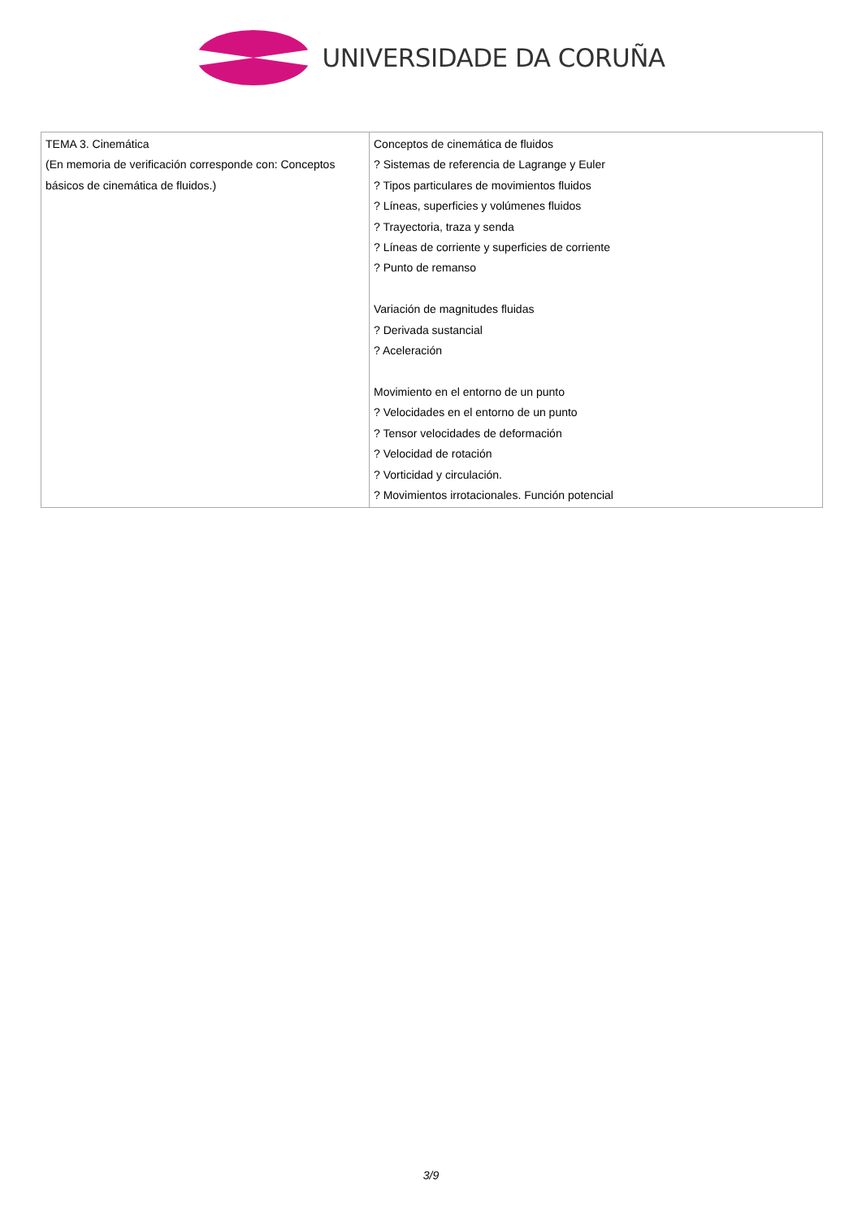UNIVERSIDADE DA CORUÑA
| TEMA 3. Cinemática (En memoria de verificación corresponde con: Conceptos básicos de cinemática de fluidos.) | Conceptos de cinemática de fluidos ? Sistemas de referencia de Lagrange y Euler ? Tipos particulares de movimientos fluidos ? Líneas, superficies y volúmenes fluidos ? Trayectoria, traza y senda ? Líneas de corriente y superficies de corriente ? Punto de remanso Variación de magnitudes fluidas ? Derivada sustancial ? Aceleración Movimiento en el entorno de un punto ? Velocidades en el entorno de un punto ? Tensor velocidades de deformación ? Velocidad de rotación ? Vorticidad y circulación. ? Movimientos irrotacionales. Función potencial |
3/9